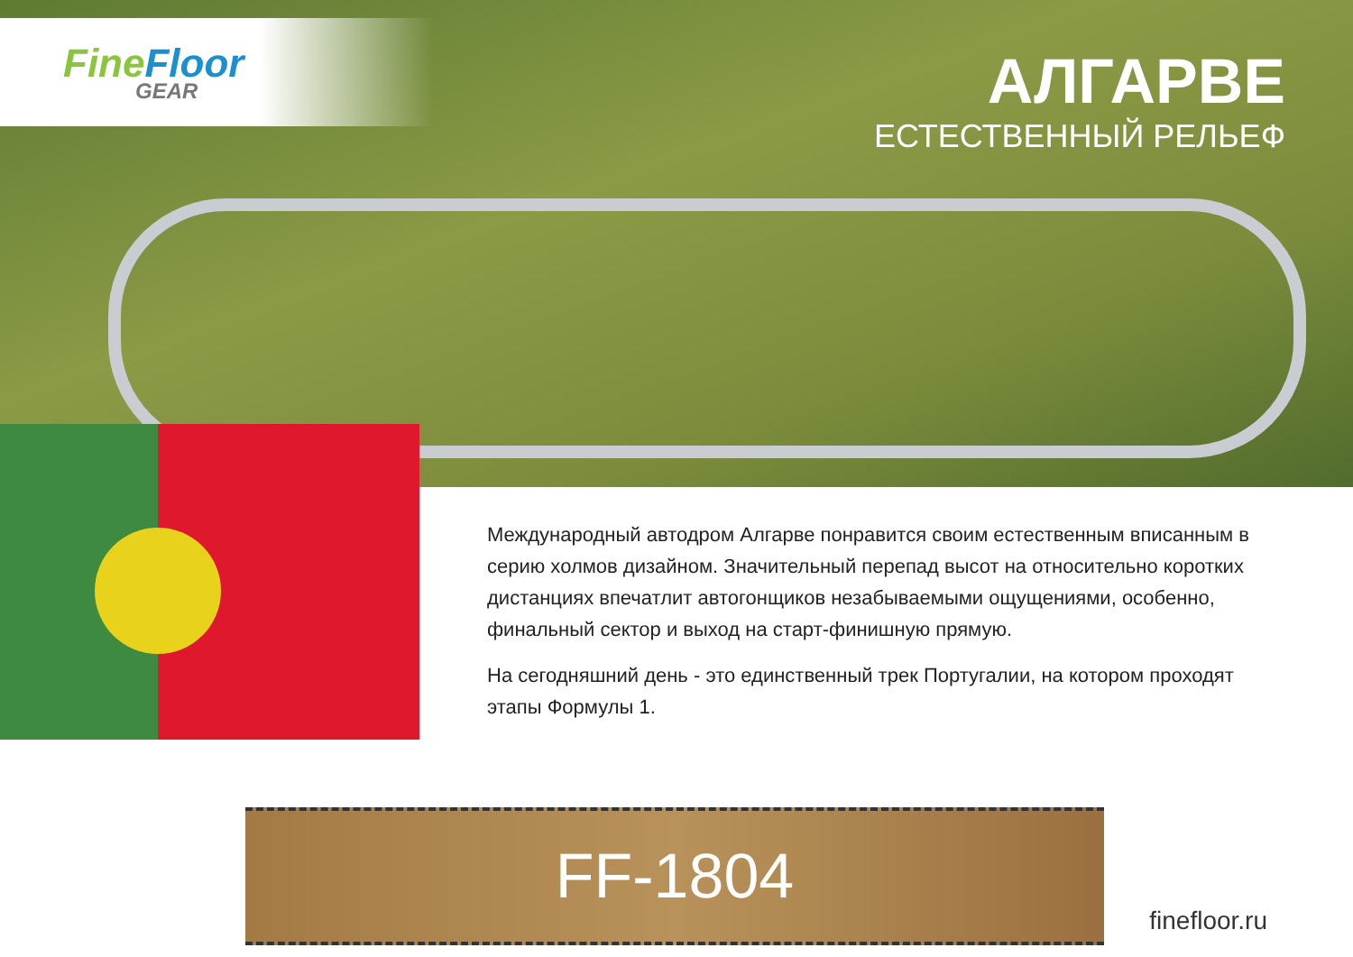FineFloor
GEAR
АЛГАРВЕ
ЕСТЕСТВЕННЫЙ РЕЛЬЕФ
Международный автодром Алгарве понравится своим естественным вписанным в серию холмов дизайном. Значительный перепад высот на относительно коротких дистанциях впечатлит автогонщиков незабываемыми ощущениями, особенно, финальный сектор и выход на старт-финишную прямую.
На сегодняшний день - это единственный трек Португалии, на котором проходят этапы Формулы 1.
FF-1804
finefloor.ru